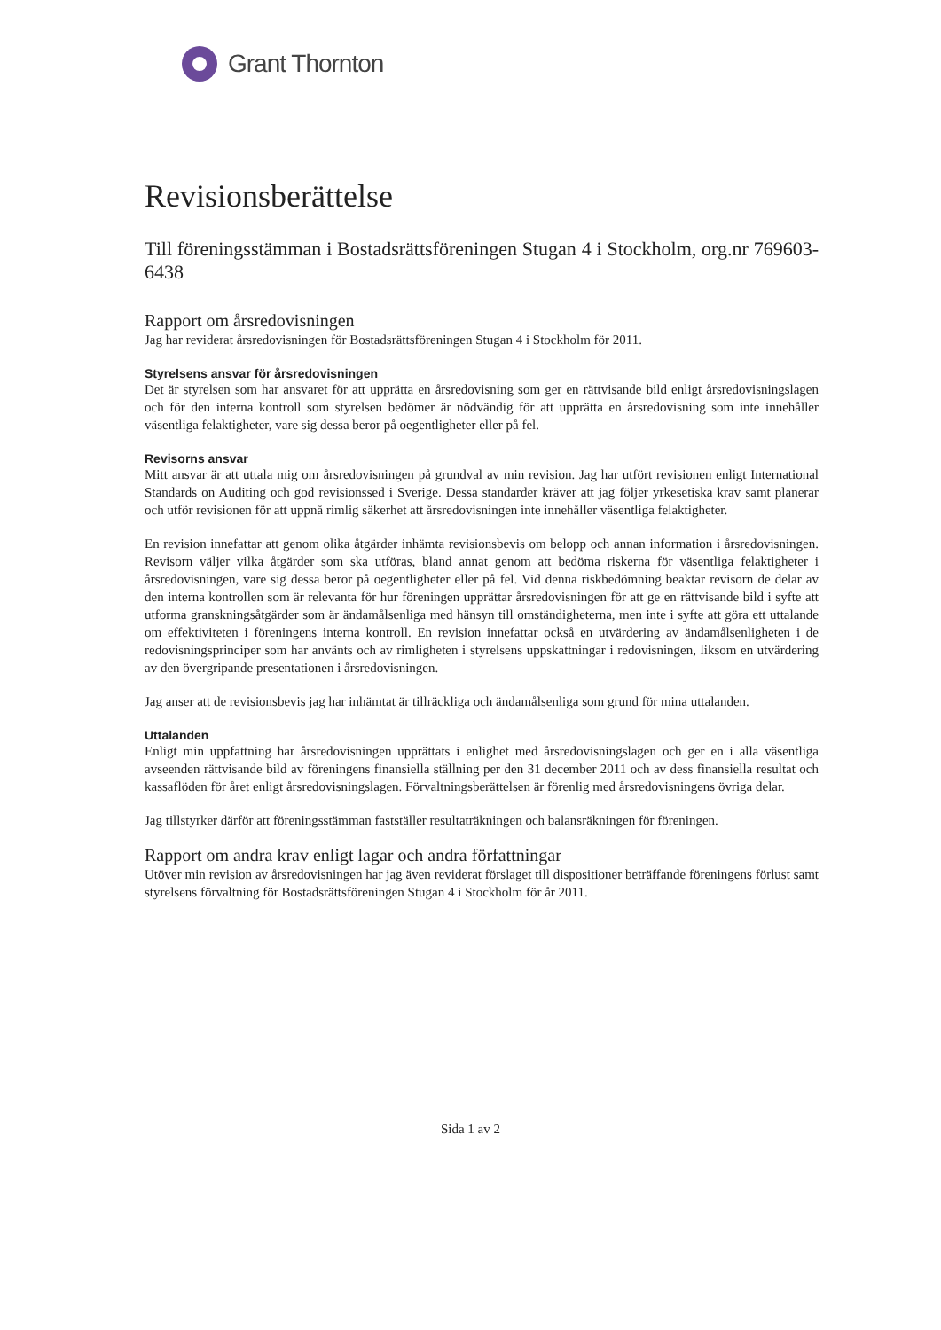Grant Thornton
Revisionsberättelse
Till föreningsstämman i Bostadsrättsföreningen Stugan 4 i Stockholm, org.nr 769603-6438
Rapport om årsredovisningen
Jag har reviderat årsredovisningen för Bostadsrättsföreningen Stugan 4 i Stockholm för 2011.
Styrelsens ansvar för årsredovisningen
Det är styrelsen som har ansvaret för att upprätta en årsredovisning som ger en rättvisande bild enligt årsredovisningslagen och för den interna kontroll som styrelsen bedömer är nödvändig för att upprätta en årsredovisning som inte innehåller väsentliga felaktigheter, vare sig dessa beror på oegentligheter eller på fel.
Revisorns ansvar
Mitt ansvar är att uttala mig om årsredovisningen på grundval av min revision. Jag har utfört revisionen enligt International Standards on Auditing och god revisionssed i Sverige. Dessa standarder kräver att jag följer yrkesetiska krav samt planerar och utför revisionen för att uppnå rimlig säkerhet att årsredovisningen inte innehåller väsentliga felaktigheter.
En revision innefattar att genom olika åtgärder inhämta revisionsbevis om belopp och annan information i årsredovisningen. Revisorn väljer vilka åtgärder som ska utföras, bland annat genom att bedöma riskerna för väsentliga felaktigheter i årsredovisningen, vare sig dessa beror på oegentligheter eller på fel. Vid denna riskbedömning beaktar revisorn de delar av den interna kontrollen som är relevanta för hur föreningen upprättar årsredovisningen för att ge en rättvisande bild i syfte att utforma granskningsåtgärder som är ändamålsenliga med hänsyn till omständigheterna, men inte i syfte att göra ett uttalande om effektiviteten i föreningens interna kontroll. En revision innefattar också en utvärdering av ändamålsenligheten i de redovisningsprinciper som har använts och av rimligheten i styrelsens uppskattningar i redovisningen, liksom en utvärdering av den övergripande presentationen i årsredovisningen.
Jag anser att de revisionsbevis jag har inhämtat är tillräckliga och ändamålsenliga som grund för mina uttalanden.
Uttalanden
Enligt min uppfattning har årsredovisningen upprättats i enlighet med årsredovisningslagen och ger en i alla väsentliga avseenden rättvisande bild av föreningens finansiella ställning per den 31 december 2011 och av dess finansiella resultat och kassaflöden för året enligt årsredovisningslagen. Förvaltningsberättelsen är förenlig med årsredovisningens övriga delar.
Jag tillstyrker därför att föreningsstämman fastställer resultaträkningen och balansräkningen för föreningen.
Rapport om andra krav enligt lagar och andra författningar
Utöver min revision av årsredovisningen har jag även reviderat förslaget till dispositioner beträffande föreningens förlust samt styrelsens förvaltning för Bostadsrättsföreningen Stugan 4 i Stockholm för år 2011.
Sida 1 av 2